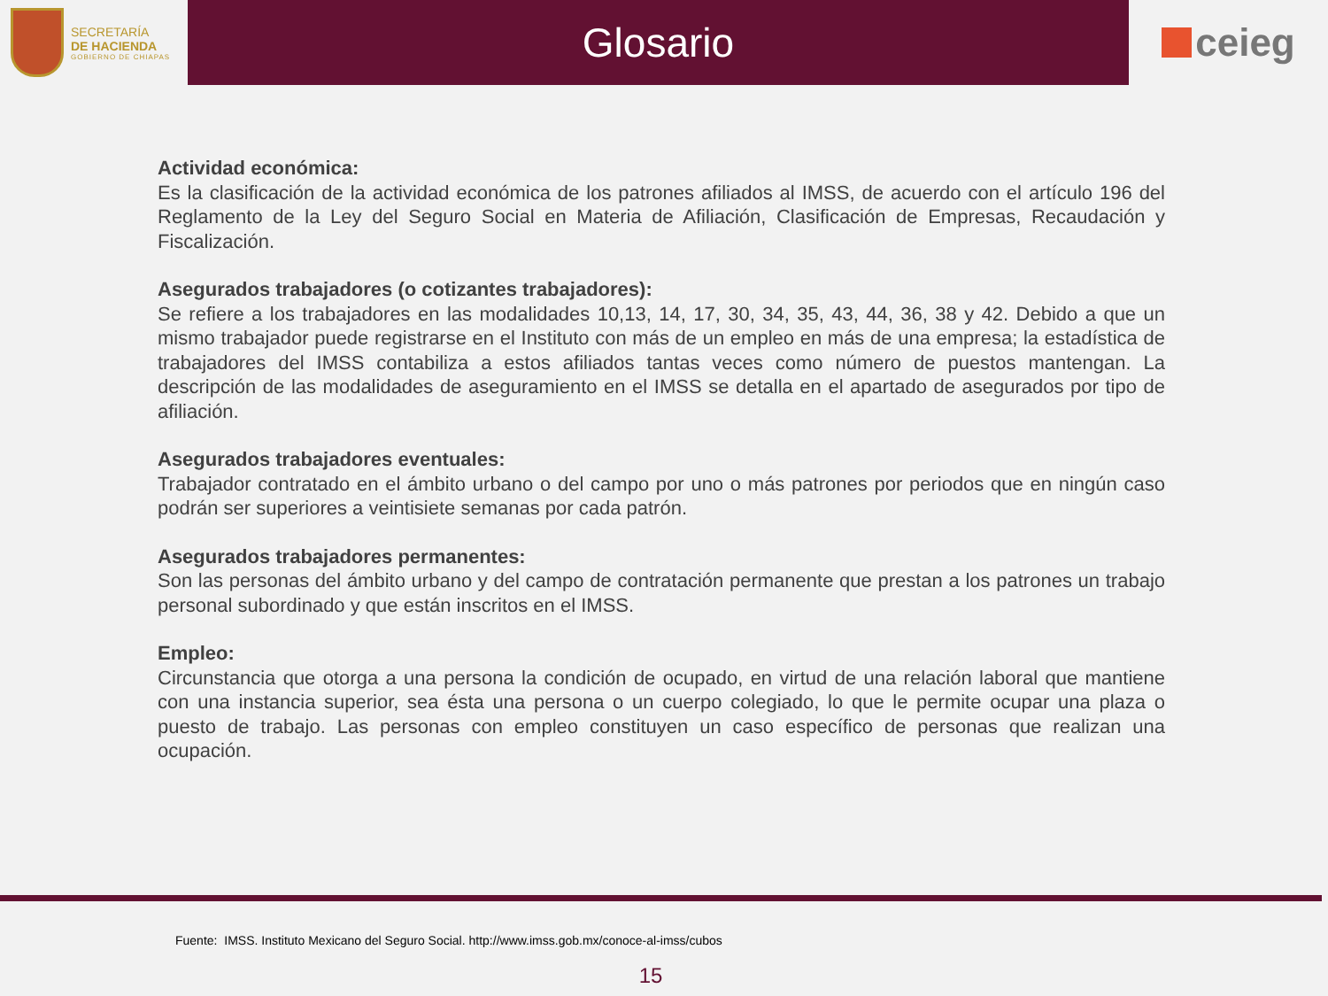SECRETARÍA
DE HACIENDA
GOBIERNO DE CHIAPAS
Glosario ceieg
Actividad económica:
Es la clasificación de la actividad económica de los patrones afiliados al IMSS, de acuerdo con el artículo 196 del Reglamento de la Ley del Seguro Social en Materia de Afiliación, Clasificación de Empresas, Recaudación y Fiscalización.
Asegurados trabajadores (o cotizantes trabajadores):
Se refiere a los trabajadores en las modalidades 10,13, 14, 17, 30, 34, 35, 43, 44, 36, 38 y 42. Debido a que un mismo trabajador puede registrarse en el Instituto con más de un empleo en más de una empresa; la estadística de trabajadores del IMSS contabiliza a estos afiliados tantas veces como número de puestos mantengan. La descripción de las modalidades de aseguramiento en el IMSS se detalla en el apartado de asegurados por tipo de afiliación.
Asegurados trabajadores eventuales:
Trabajador contratado en el ámbito urbano o del campo por uno o más patrones por periodos que en ningún caso podrán ser superiores a veintisiete semanas por cada patrón.
Asegurados trabajadores permanentes:
Son las personas del ámbito urbano y del campo de contratación permanente que prestan a los patrones un trabajo personal subordinado y que están inscritos en el IMSS.
Empleo:
Circunstancia que otorga a una persona la condición de ocupado, en virtud de una relación laboral que mantiene con una instancia superior, sea ésta una persona o un cuerpo colegiado, lo que le permite ocupar una plaza o puesto de trabajo. Las personas con empleo constituyen un caso específico de personas que realizan una ocupación.
Fuente: IMSS. Instituto Mexicano del Seguro Social. http://www.imss.gob.mx/conoce-al-imss/cubos
15